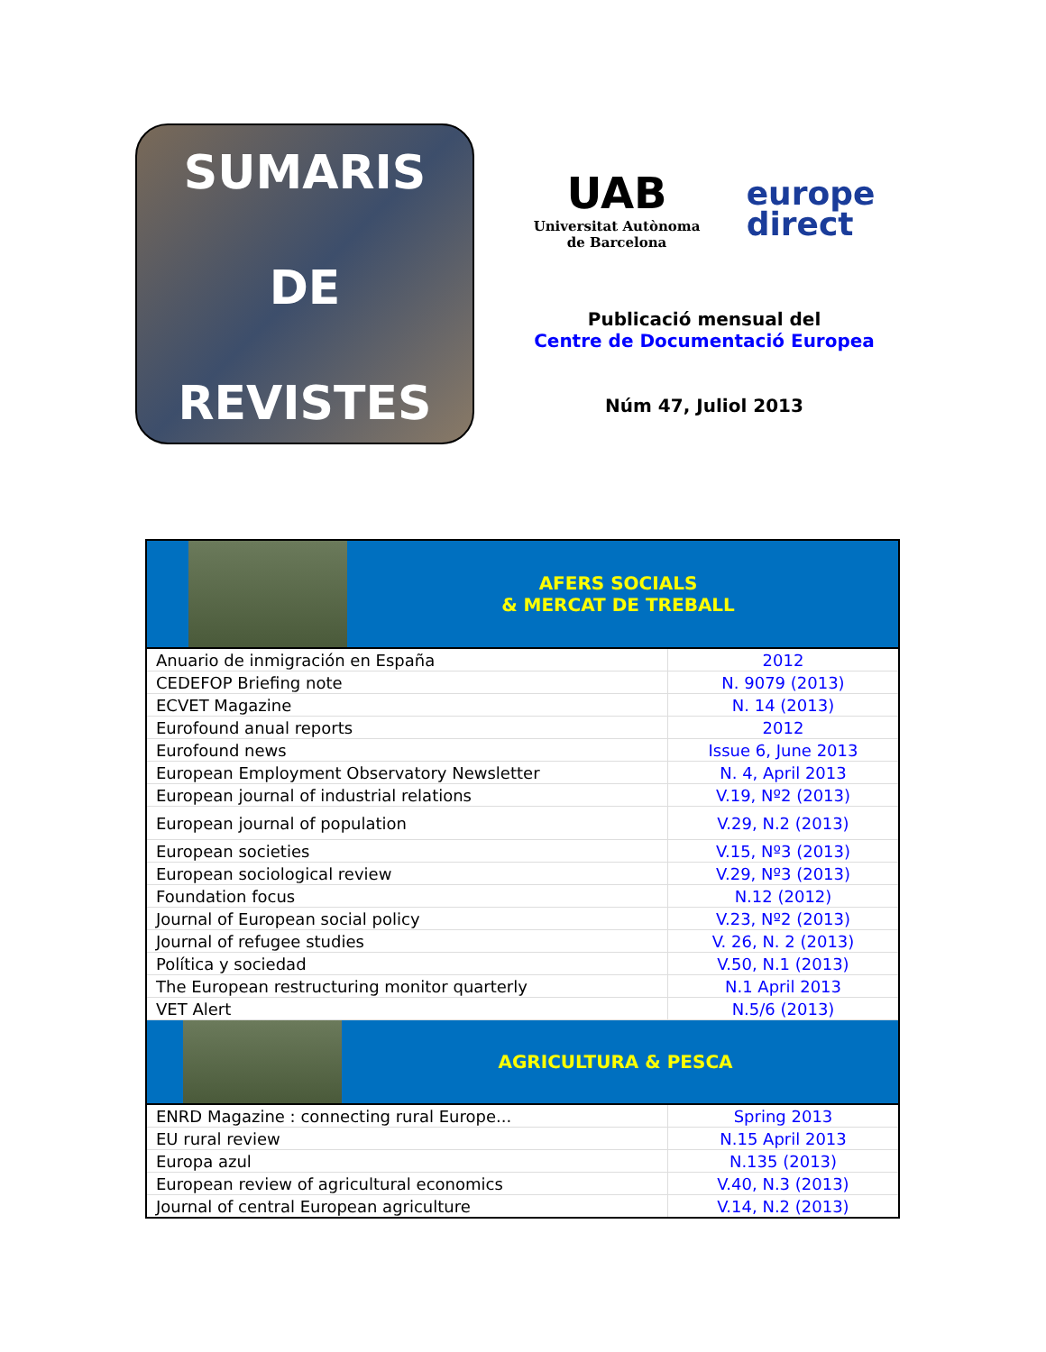SUMARIS
DE
REVISTES
UAB
Universitat Autònoma
de Barcelona
europe
direct
Publicació mensual del
Centre de Documentació Europea
Núm 47, Juliol 2013
| AFERS SOCIALS & MERCAT DE TREBALL | |
| Anuario de inmigración en España | 2012 |
| CEDEFOP Briefing note | N. 9079 (2013) |
| ECVET Magazine | N. 14 (2013) |
| Eurofound anual reports | 2012 |
| Eurofound news | Issue 6, June 2013 |
| European Employment Observatory Newsletter | N. 4, April 2013 |
| European journal of industrial relations | V.19, Nº2 (2013) |
| European journal of population | V.29, N.2 (2013) |
| European societies | V.15, Nº3 (2013) |
| European sociological review | V.29, Nº3 (2013) |
| Foundation focus | N.12 (2012) |
| Journal of European social policy | V.23, Nº2 (2013) |
| Journal of refugee studies | V. 26, N. 2 (2013) |
| Política y sociedad | V.50, N.1 (2013) |
| The European restructuring monitor quarterly | N.1 April 2013 |
| VET Alert | N.5/6 (2013) |
| AGRICULTURA & PESCA | |
| ENRD Magazine : connecting rural Europe... | Spring 2013 |
| EU rural review | N.15 April 2013 |
| Europa azul | N.135 (2013) |
| European review of agricultural economics | V.40, N.3 (2013) |
| Journal of central European agriculture | V.14, N.2 (2013) |